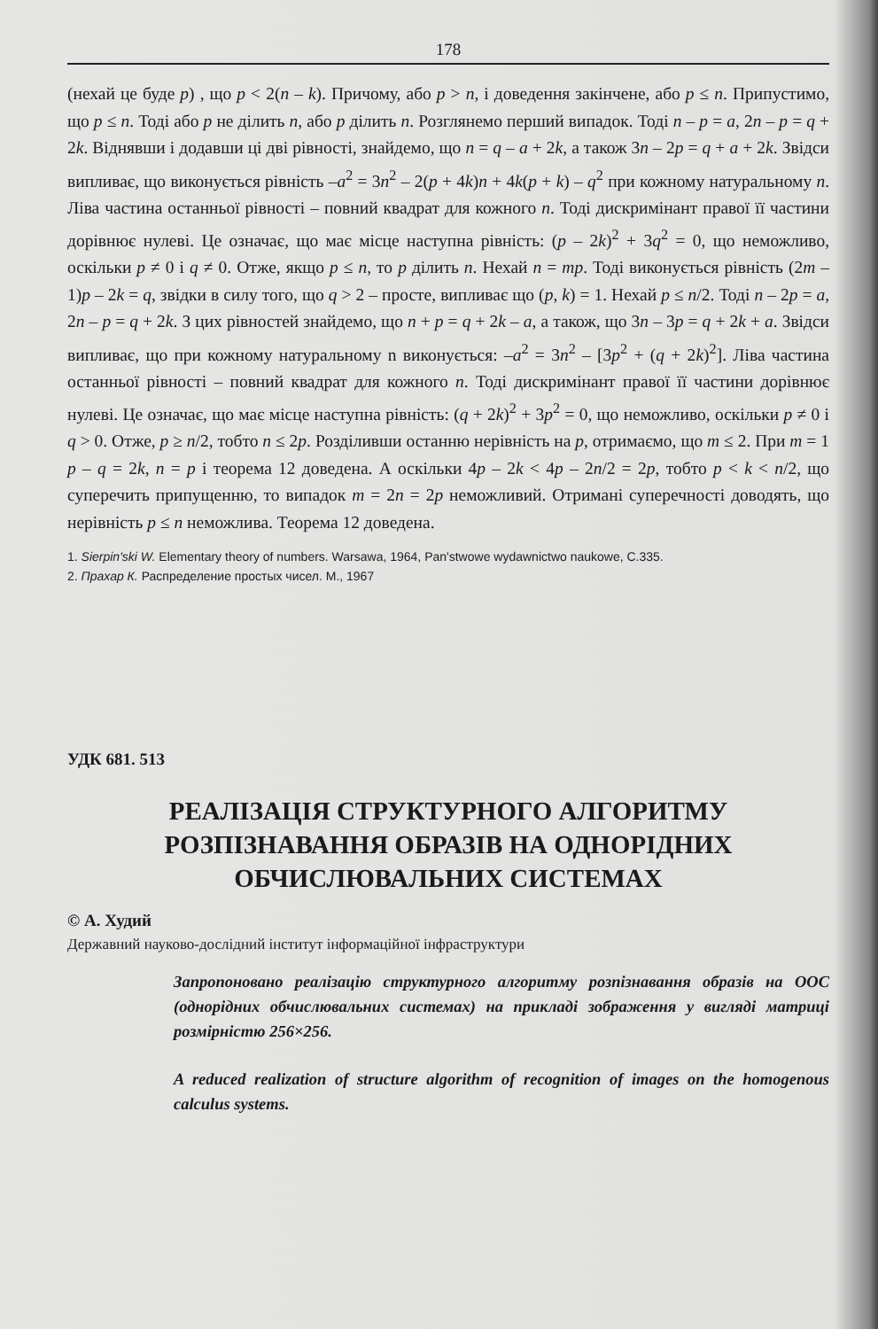178
(нехай це буде p) , що p < 2(n – k). Причому, або p > n, і доведення закінчене, або p ≤ n. Припустимо, що p ≤ n. Тоді або p не ділить n, або p ділить n. Розглянемо перший випадок. Тоді n – p = a, 2n – p = q + 2k. Віднявши і додавши ці дві рівності, знайдемо, що n = q – a + 2k, а також 3n – 2p = q + a + 2k. Звідси випливає, що виконується рівність –a<sup>2</sup> = 3n<sup>2</sup> – 2(p + 4k)n + 4k(p + k) – q<sup>2</sup> при кожному натуральному n. Ліва частина останньої рівності – повний квадрат для кожного n. Тоді дискримінант правої її частини дорівнює нулеві. Це означає, що має місце наступна рівність: (p – 2k)<sup>2</sup> + 3q<sup>2</sup> = 0, що неможливо, оскільки p ≠ 0 і q ≠ 0. Отже, якщо p ≤ n, то p ділить n. Нехай n = mp. Тоді виконується рівність (2m – 1)p – 2k = q, звідки в силу того, що q > 2 – просте, випливає що (p, k) = 1. Нехай p ≤ n/2. Тоді n – 2p = a, 2n – p = q + 2k. З цих рівностей знайдемо, що n + p = q + 2k – a, а також, що 3n – 3p = q + 2k + a. Звідси випливає, що при кожному натуральному n виконується: –a<sup>2</sup> = 3n<sup>2</sup> – [3p<sup>2</sup> + (q + 2k)<sup>2</sup>]. Ліва частина останньої рівності – повний квадрат для кожного n. Тоді дискримінант правої її частини дорівнює нулеві. Це означає, що має місце наступна рівність: (q + 2k)<sup>2</sup> + 3p<sup>2</sup> = 0, що неможливо, оскільки p ≠ 0 і q > 0. Отже, p ≥ n/2, тобто n ≤ 2p. Розділивши останню нерівність на p, отримаємо, що m ≤ 2. При m = 1 p – q = 2k, n = p і теорема 12 доведена. А оскільки 4p – 2k < 4p – 2n/2 = 2p, тобто p < k < n/2, що суперечить припущенню, то випадок m = 2n = 2p неможливий. Отримані суперечності доводять, що нерівність p ≤ n неможлива. Теорема 12 доведена.
1. Sierpin'ski W. Elementary theory of numbers. Warsawa, 1964, Pan'stwowe wydawnictwo naukowe, C.335.
2. Прахар К. Распределение простых чисел. М., 1967
УДК 681. 513
РЕАЛІЗАЦІЯ СТРУКТУРНОГО АЛГОРИТМУ
РОЗПІЗНАВАННЯ ОБРАЗІВ НА ОДНОРІДНИХ
ОБЧИСЛЮВАЛЬНИХ СИСТЕМАХ
© А. Худий
Державний науково-дослідний інститут інформаційної інфраструктури
Запропоновано реалізацію структурного алгоритму розпізнавання образів на ООС (однорідних обчислювальних системах) на прикладі зображення у вигляді матриці розмірністю 256×256.
A reduced realization of structure algorithm of recognition of images on the homogenous calculus systems.